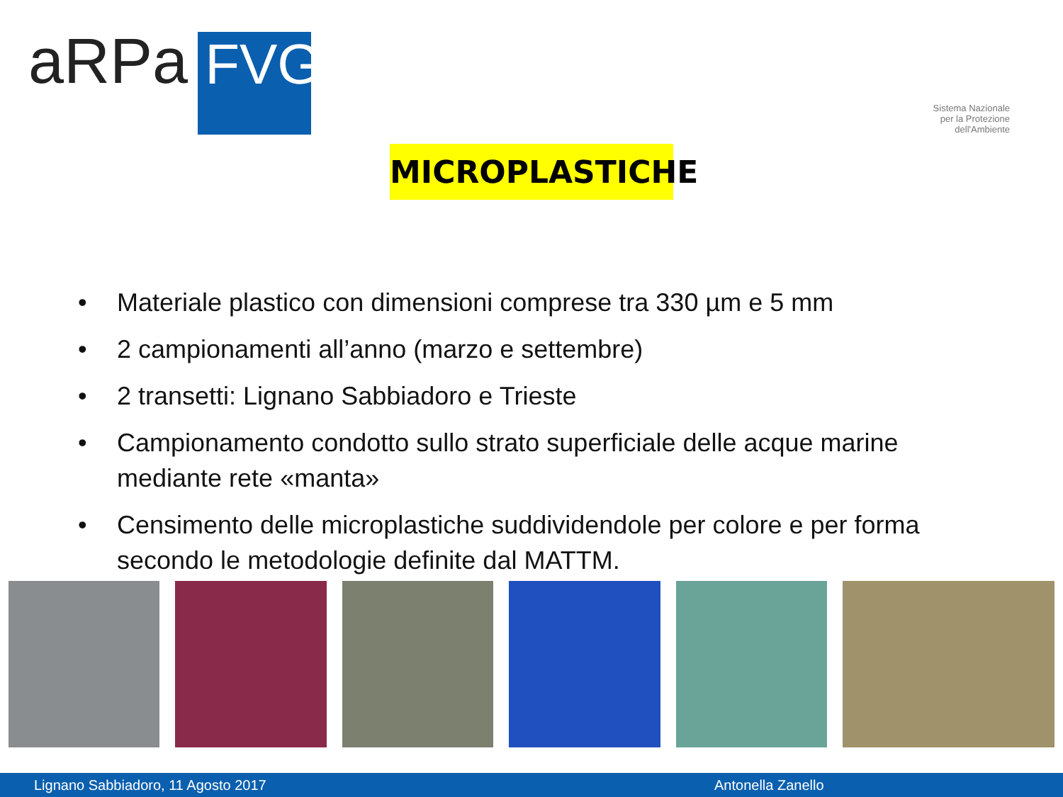aRPa
FVG
Sistema Nazionale
per la Protezione
dell'Ambiente
MICROPLASTICHE
• Materiale plastico con dimensioni comprese tra 330 µm e 5 mm
• 2 campionamenti all’anno (marzo e settembre)
• 2 transetti: Lignano Sabbiadoro e Trieste
• Campionamento condotto sullo strato superficiale delle acque marine mediante rete «manta»
• Censimento delle microplastiche suddividendole per colore e per forma secondo le metodologie definite dal MATTM.
Lignano Sabbiadoro, 11 Agosto 2017 Antonella Zanello